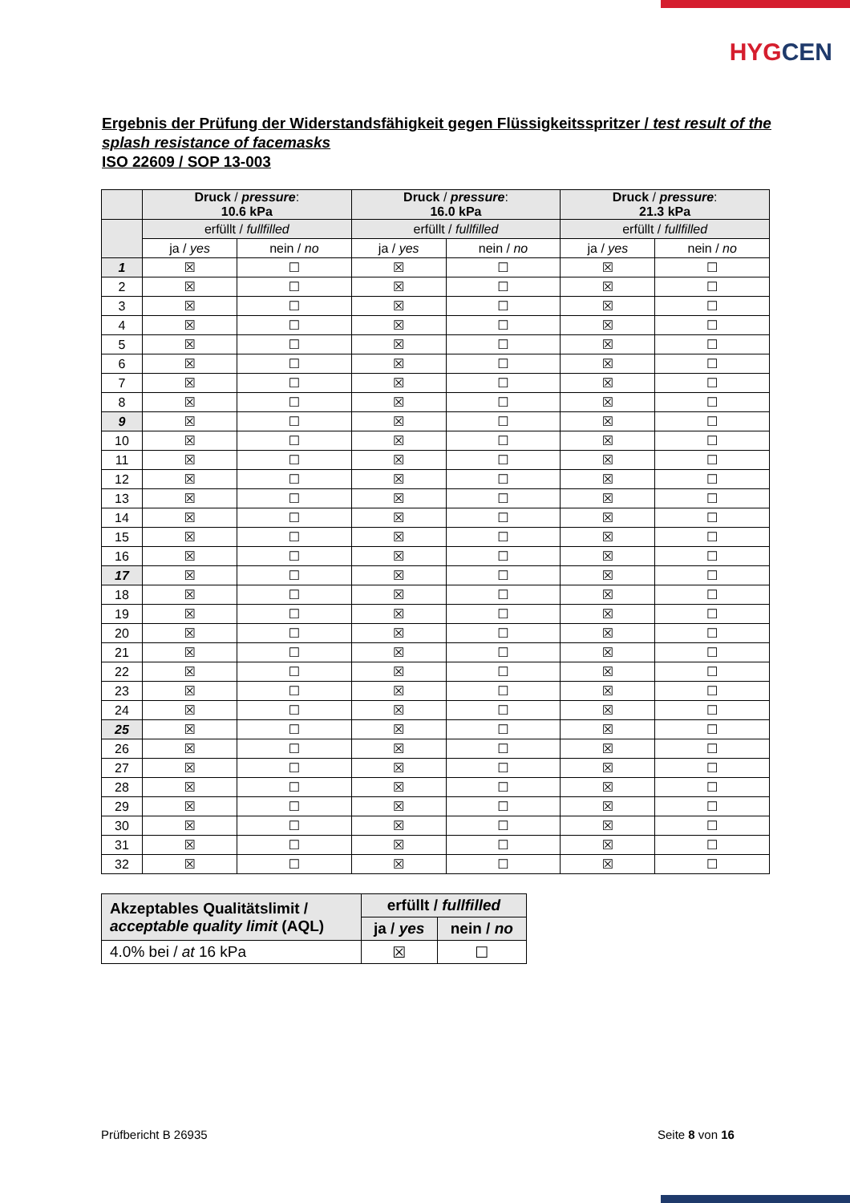HYGCEN
Ergebnis der Prüfung der Widerstandsfähigkeit gegen Flüssigkeitsspritzer / test result of the splash resistance of facemasks
ISO 22609 / SOP 13-003
| | Druck / pressure : 10.6 kPa | | Druck / pressure : 16.0 kPa | | Druck / pressure : 21.3 kPa | |
| --- | --- | --- | --- | --- | --- | --- |
| | erfüllt / fullfilled | | erfüllt / fullfilled | | erfüllt / fullfilled | |
| | ja / yes | nein / no | ja / yes | nein / no | ja / yes | nein / no |
| 1 | ☒ | ☐ | ☒ | ☐ | ☒ | ☐ |
| 2 | ☒ | ☐ | ☒ | ☐ | ☒ | ☐ |
| 3 | ☒ | ☐ | ☒ | ☐ | ☒ | ☐ |
| 4 | ☒ | ☐ | ☒ | ☐ | ☒ | ☐ |
| 5 | ☒ | ☐ | ☒ | ☐ | ☒ | ☐ |
| 6 | ☒ | ☐ | ☒ | ☐ | ☒ | ☐ |
| 7 | ☒ | ☐ | ☒ | ☐ | ☒ | ☐ |
| 8 | ☒ | ☐ | ☒ | ☐ | ☒ | ☐ |
| 9 | ☒ | ☐ | ☒ | ☐ | ☒ | ☐ |
| 10 | ☒ | ☐ | ☒ | ☐ | ☒ | ☐ |
| 11 | ☒ | ☐ | ☒ | ☐ | ☒ | ☐ |
| 12 | ☒ | ☐ | ☒ | ☐ | ☒ | ☐ |
| 13 | ☒ | ☐ | ☒ | ☐ | ☒ | ☐ |
| 14 | ☒ | ☐ | ☒ | ☐ | ☒ | ☐ |
| 15 | ☒ | ☐ | ☒ | ☐ | ☒ | ☐ |
| 16 | ☒ | ☐ | ☒ | ☐ | ☒ | ☐ |
| 17 | ☒ | ☐ | ☒ | ☐ | ☒ | ☐ |
| 18 | ☒ | ☐ | ☒ | ☐ | ☒ | ☐ |
| 19 | ☒ | ☐ | ☒ | ☐ | ☒ | ☐ |
| 20 | ☒ | ☐ | ☒ | ☐ | ☒ | ☐ |
| 21 | ☒ | ☐ | ☒ | ☐ | ☒ | ☐ |
| 22 | ☒ | ☐ | ☒ | ☐ | ☒ | ☐ |
| 23 | ☒ | ☐ | ☒ | ☐ | ☒ | ☐ |
| 24 | ☒ | ☐ | ☒ | ☐ | ☒ | ☐ |
| 25 | ☒ | ☐ | ☒ | ☐ | ☒ | ☐ |
| 26 | ☒ | ☐ | ☒ | ☐ | ☒ | ☐ |
| 27 | ☒ | ☐ | ☒ | ☐ | ☒ | ☐ |
| 28 | ☒ | ☐ | ☒ | ☐ | ☒ | ☐ |
| 29 | ☒ | ☐ | ☒ | ☐ | ☒ | ☐ |
| 30 | ☒ | ☐ | ☒ | ☐ | ☒ | ☐ |
| 31 | ☒ | ☐ | ☒ | ☐ | ☒ | ☐ |
| 32 | ☒ | ☐ | ☒ | ☐ | ☒ | ☐ |
| Akzeptables Qualitätslimit / acceptable quality limit (AQL) | erfüllt / fullfilled | |
| --- | --- | --- |
| | ja / yes | nein / no |
| 4.0% bei / at 16 kPa | ☒ | ☐ |
Prüfbericht B 26935 Seite 8 von 16